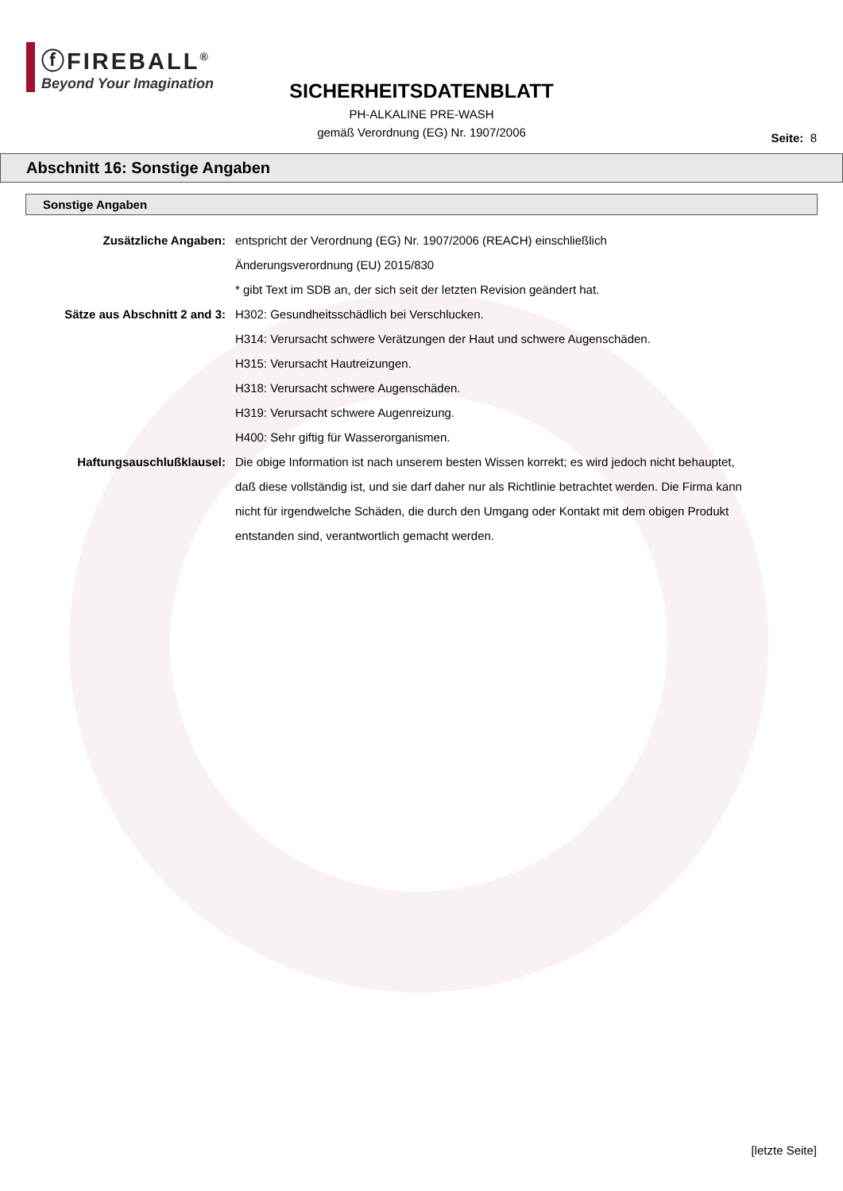ⓕFIREBALL<sup>®</sup>
Beyond Your Imagination
SICHERHEITSDATENBLATT
PH-ALKALINE PRE-WASH
gemäß Verordnung (EG) Nr. 1907/2006
Seite: 8
Abschnitt 16: Sonstige Angaben
Sonstige Angaben
| Zusätzliche Angaben: | entspricht der Verordnung (EG) Nr. 1907/2006 (REACH) einschließlich Änderungsverordnung (EU) 2015/830 * gibt Text im SDB an, der sich seit der letzten Revision geändert hat. |
| Sätze aus Abschnitt 2 and 3: | H302: Gesundheitsschädlich bei Verschlucken. H314: Verursacht schwere Verätzungen der Haut und schwere Augenschäden. H315: Verursacht Hautreizungen. H318: Verursacht schwere Augenschäden. H319: Verursacht schwere Augenreizung. H400: Sehr giftig für Wasserorganismen. |
| Haftungsauschlußklausel: | Die obige Information ist nach unserem besten Wissen korrekt; es wird jedoch nicht behauptet, daß diese vollständig ist, und sie darf daher nur als Richtlinie betrachtet werden. Die Firma kann nicht für irgendwelche Schäden, die durch den Umgang oder Kontakt mit dem obigen Produkt entstanden sind, verantwortlich gemacht werden. |
[letzte Seite]